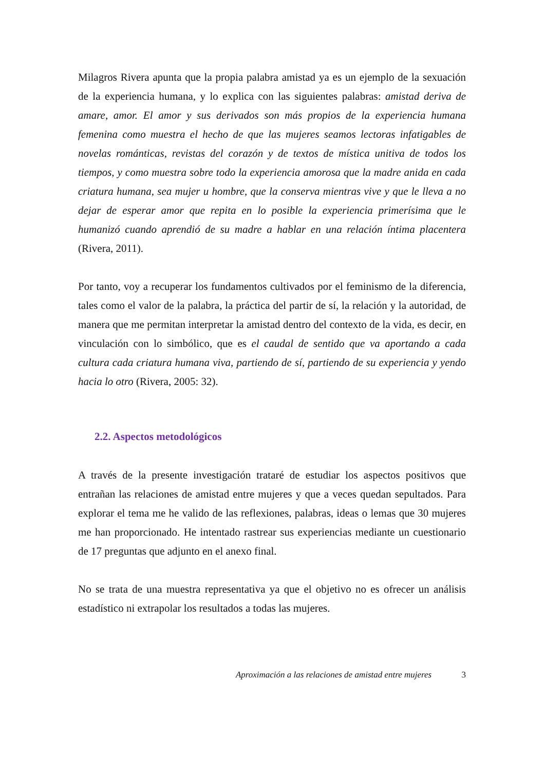Milagros Rivera apunta que la propia palabra amistad ya es un ejemplo de la sexuación de la experiencia humana, y lo explica con las siguientes palabras: amistad deriva de amare, amor. El amor y sus derivados son más propios de la experiencia humana femenina como muestra el hecho de que las mujeres seamos lectoras infatigables de novelas románticas, revistas del corazón y de textos de mística unitiva de todos los tiempos, y como muestra sobre todo la experiencia amorosa que la madre anida en cada criatura humana, sea mujer u hombre, que la conserva mientras vive y que le lleva a no dejar de esperar amor que repita en lo posible la experiencia primerísima que le humanizó cuando aprendió de su madre a hablar en una relación íntima placentera (Rivera, 2011).
Por tanto, voy a recuperar los fundamentos cultivados por el feminismo de la diferencia, tales como el valor de la palabra, la práctica del partir de sí, la relación y la autoridad, de manera que me permitan interpretar la amistad dentro del contexto de la vida, es decir, en vinculación con lo simbólico, que es el caudal de sentido que va aportando a cada cultura cada criatura humana viva, partiendo de sí, partiendo de su experiencia y yendo hacia lo otro (Rivera, 2005: 32).
2.2. Aspectos metodológicos
A través de la presente investigación trataré de estudiar los aspectos positivos que entrañan las relaciones de amistad entre mujeres y que a veces quedan sepultados. Para explorar el tema me he valido de las reflexiones, palabras, ideas o lemas que 30 mujeres me han proporcionado. He intentado rastrear sus experiencias mediante un cuestionario de 17 preguntas que adjunto en el anexo final.
No se trata de una muestra representativa ya que el objetivo no es ofrecer un análisis estadístico ni extrapolar los resultados a todas las mujeres.
Aproximación a las relaciones de amistad entre mujeres 3